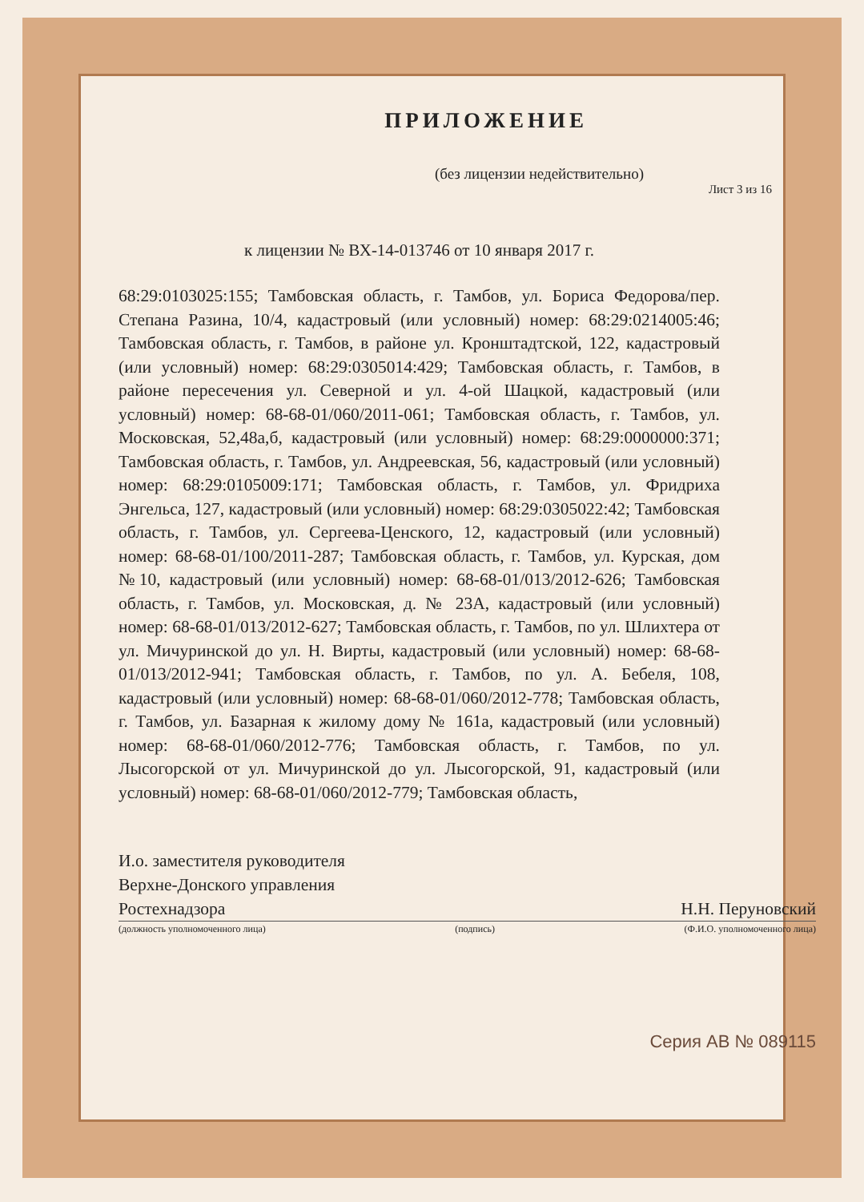ПРИЛОЖЕНИЕ
(без лицензии недействительно)
Лист 3 из 16
к лицензии № ВХ-14-013746 от 10 января 2017 г.
68:29:0103025:155; Тамбовская область, г. Тамбов, ул. Бориса Федорова/пер. Степана Разина, 10/4, кадастровый (или условный) номер: 68:29:0214005:46; Тамбовская область, г. Тамбов, в районе ул. Кронштадтской, 122, кадастровый (или условный) номер: 68:29:0305014:429; Тамбовская область, г. Тамбов, в районе пересечения ул. Северной и ул. 4-ой Шацкой, кадастровый (или условный) номер: 68-68-01/060/2011-061; Тамбовская область, г. Тамбов, ул. Московская, 52,48а,б, кадастровый (или условный) номер: 68:29:0000000:371; Тамбовская область, г. Тамбов, ул. Андреевская, 56, кадастровый (или условный) номер: 68:29:0105009:171; Тамбовская область, г. Тамбов, ул. Фридриха Энгельса, 127, кадастровый (или условный) номер: 68:29:0305022:42; Тамбовская область, г. Тамбов, ул. Сергеева-Ценского, 12, кадастровый (или условный) номер: 68-68-01/100/2011-287; Тамбовская область, г. Тамбов, ул. Курская, дом №10, кадастровый (или условный) номер: 68-68-01/013/2012-626; Тамбовская область, г. Тамбов, ул. Московская, д. № 23А, кадастровый (или условный) номер: 68-68-01/013/2012-627; Тамбовская область, г. Тамбов, по ул. Шлихтера от ул. Мичуринской до ул. Н. Вирты, кадастровый (или условный) номер: 68-68-01/013/2012-941; Тамбовская область, г. Тамбов, по ул. А. Бебеля, 108, кадастровый (или условный) номер: 68-68-01/060/2012-778; Тамбовская область, г. Тамбов, ул. Базарная к жилому дому № 161а, кадастровый (или условный) номер: 68-68-01/060/2012-776; Тамбовская область, г. Тамбов, по ул. Лысогорской от ул. Мичуринской до ул. Лысогорской, 91, кадастровый (или условный) номер: 68-68-01/060/2012-779; Тамбовская область,
И.о. заместителя руководителя
Верхне-Донского управления
Ростехнадзора Н.Н. Перуновский
(должность уполномоченного лица) (подпись) (Ф.И.О. уполномоченного лица)
Серия АВ № 089115